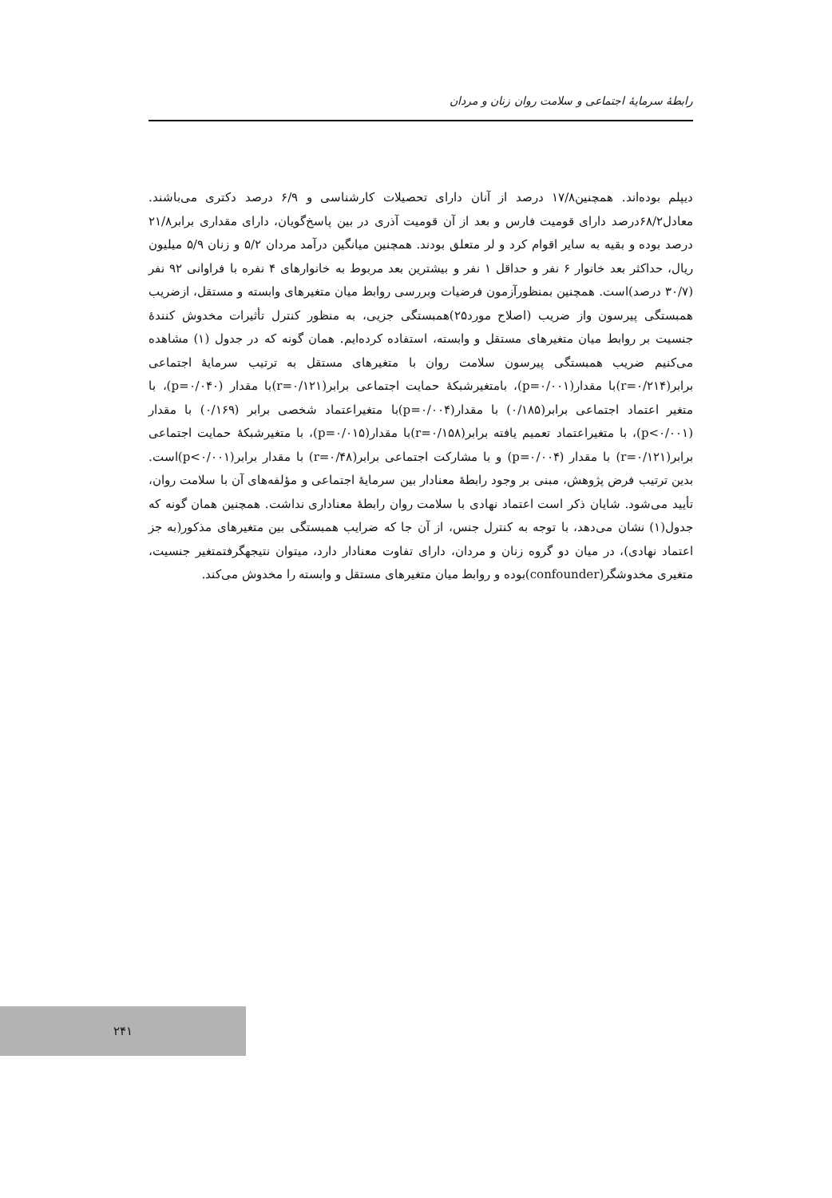رابطهٔ سرمایهٔ اجتماعی و سلامت روان زنان و مردان
دیپلم بوده‌اند. همچنین۱۷/۸ درصد از آنان دارای تحصیلات کارشناسی و ۶/۹ درصد دکتری می‌باشند. معادل۶۸/۲درصد دارای قومیت فارس و بعد از آن قومیت آذری در بین پاسخ‌گویان، دارای مقداری برابر۲۱/۸ درصد بوده و بقیه به سایر اقوام کرد و لر متعلق بودند. همچنین میانگین درآمد مردان ۵/۲ و زنان ۵/۹ میلیون ریال، حداکثر بعد خانوار ۶ نفر و حداقل ۱ نفر و بیشترین بعد مربوط به خانوارهای ۴ نفره با فراوانی ۹۲ نفر (۳۰/۷ درصد)است. همچنین بمنظورآزمون فرضیات وبررسی روابط میان متغیرهای وابسته و مستقل، ازضریب همبستگی پیرسون واز ضریب (اصلاح مورد۲۵)همبستگی جزیی، به منظور کنترل تأثیرات مخدوش کنندهٔ جنسیت بر روابط میان متغیرهای مستقل و وابسته، استفاده کرده‌ایم. همان گونه که در جدول (۱) مشاهده می‌کنیم ضریب همبستگی پیرسون سلامت روان با متغیرهای مستقل به ترتیب سرمایهٔ اجتماعی برابر(r=۰/۲۱۴)با مقدار(p=۰/۰۰۱)، بامتغیرشبکهٔ حمایت اجتماعی برابر(r=۰/۱۲۱)با مقدار (p=۰/۰۴۰)، با متغیر اعتماد اجتماعی برابر(۰/۱۸۵) با مقدار(p=۰/۰۰۴)با متغیراعتماد شخصی برابر (۰/۱۶۹) با مقدار (p<۰/۰۰۱)، با متغیراعتماد تعمیم یافته برابر(r=۰/۱۵۸)با مقدار(p=۰/۰۱۵)، با متغیرشبکهٔ حمایت اجتماعی برابر(r=۰/۱۲۱) با مقدار (p=۰/۰۰۴) و با مشارکت اجتماعی برابر(r=۰/۴۸) با مقدار برابر(p<۰/۰۰۱)است. بدین ترتیب فرض پژوهش، مبنی بر وجود رابطهٔ معنادار بین سرمایهٔ اجتماعی و مؤلفه‌های آن با سلامت روان، تأیید می‌شود. شایان ذکر است اعتماد نهادی با سلامت روان رابطهٔ معناداری نداشت. همچنین همان گونه که جدول(۱) نشان می‌دهد، با توجه به کنترل جنس، از آن جا که ضرایب همبستگی بین متغیرهای مذکور(به جز اعتماد نهادی)، در میان دو گروه زنان و مردان، دارای تفاوت معنادار دارد، میتوان نتیجهگرفتمتغیر جنسیت، متغیری مخدوشگر(confounder)بوده و روابط میان متغیرهای مستقل و وابسته را مخدوش می‌کند.
۲۴۱